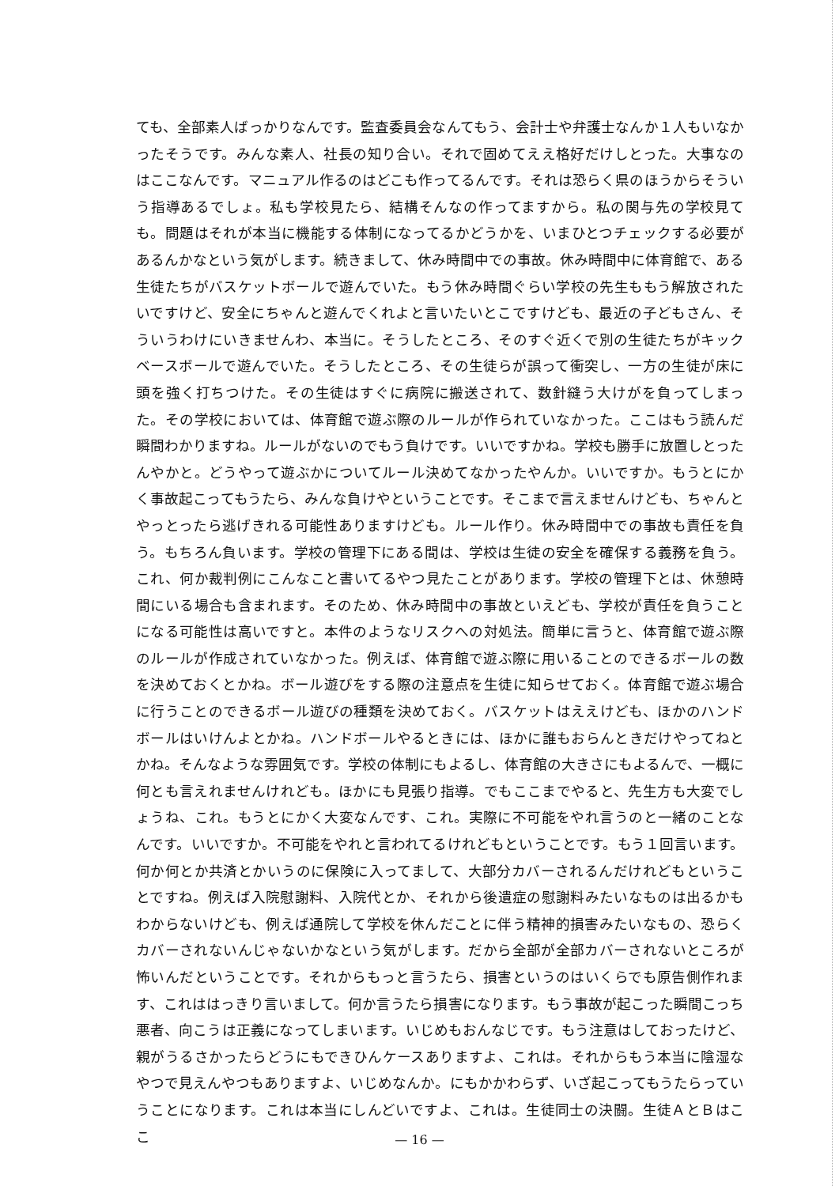ても、全部素人ばっかりなんです。監査委員会なんてもう、会計士や弁護士なんか１人もいなかったそうです。みんな素人、社長の知り合い。それで固めてええ格好だけしとった。大事なのはここなんです。マニュアル作るのはどこも作ってるんです。それは恐らく県のほうからそういう指導あるでしょ。私も学校見たら、結構そんなの作ってますから。私の関与先の学校見ても。問題はそれが本当に機能する体制になってるかどうかを、いまひとつチェックする必要があるんかなという気がします。続きまして、休み時間中での事故。休み時間中に体育館で、ある生徒たちがバスケットボールで遊んでいた。もう休み時間ぐらい学校の先生ももう解放されたいですけど、安全にちゃんと遊んでくれよと言いたいとこですけども、最近の子どもさん、そういうわけにいきませんわ、本当に。そうしたところ、そのすぐ近くで別の生徒たちがキックベースボールで遊んでいた。そうしたところ、その生徒らが誤って衝突し、一方の生徒が床に頭を強く打ちつけた。その生徒はすぐに病院に搬送されて、数針縫う大けがを負ってしまった。その学校においては、体育館で遊ぶ際のルールが作られていなかった。ここはもう読んだ瞬間わかりますね。ルールがないのでもう負けです。いいですかね。学校も勝手に放置しとったんやかと。どうやって遊ぶかについてルール決めてなかったやんか。いいですか。もうとにかく事故起こってもうたら、みんな負けやということです。そこまで言えませんけども、ちゃんとやっとったら逃げきれる可能性ありますけども。ルール作り。休み時間中での事故も責任を負う。もちろん負います。学校の管理下にある間は、学校は生徒の安全を確保する義務を負う。これ、何か裁判例にこんなこと書いてるやつ見たことがあります。学校の管理下とは、休憩時間にいる場合も含まれます。そのため、休み時間中の事故といえども、学校が責任を負うことになる可能性は高いですと。本件のようなリスクへの対処法。簡単に言うと、体育館で遊ぶ際のルールが作成されていなかった。例えば、体育館で遊ぶ際に用いることのできるボールの数を決めておくとかね。ボール遊びをする際の注意点を生徒に知らせておく。体育館で遊ぶ場合に行うことのできるボール遊びの種類を決めておく。バスケットはええけども、ほかのハンドボールはいけんよとかね。ハンドボールやるときには、ほかに誰もおらんときだけやってねとかね。そんなような雰囲気です。学校の体制にもよるし、体育館の大きさにもよるんで、一概に何とも言えれませんけれども。ほかにも見張り指導。でもここまでやると、先生方も大変でしょうね、これ。もうとにかく大変なんです、これ。実際に不可能をやれ言うのと一緒のことなんです。いいですか。不可能をやれと言われてるけれどもということです。もう１回言います。何か何とか共済とかいうのに保険に入ってまして、大部分カバーされるんだけれどもということですね。例えば入院慰謝料、入院代とか、それから後遺症の慰謝料みたいなものは出るかもわからないけども、例えば通院して学校を休んだことに伴う精神的損害みたいなもの、恐らくカバーされないんじゃないかなという気がします。だから全部が全部カバーされないところが怖いんだということです。それからもっと言うたら、損害というのはいくらでも原告側作れます、これははっきり言いまして。何か言うたら損害になります。もう事故が起こった瞬間こっち悪者、向こうは正義になってしまいます。いじめもおんなじです。もう注意はしておったけど、親がうるさかったらどうにもできひんケースありますよ、これは。それからもう本当に陰湿なやつで見えんやつもありますよ、いじめなんか。にもかかわらず、いざ起こってもうたらっていうことになります。これは本当にしんどいですよ、これは。生徒同士の決闘。生徒ＡとＢはここ
— 16 —